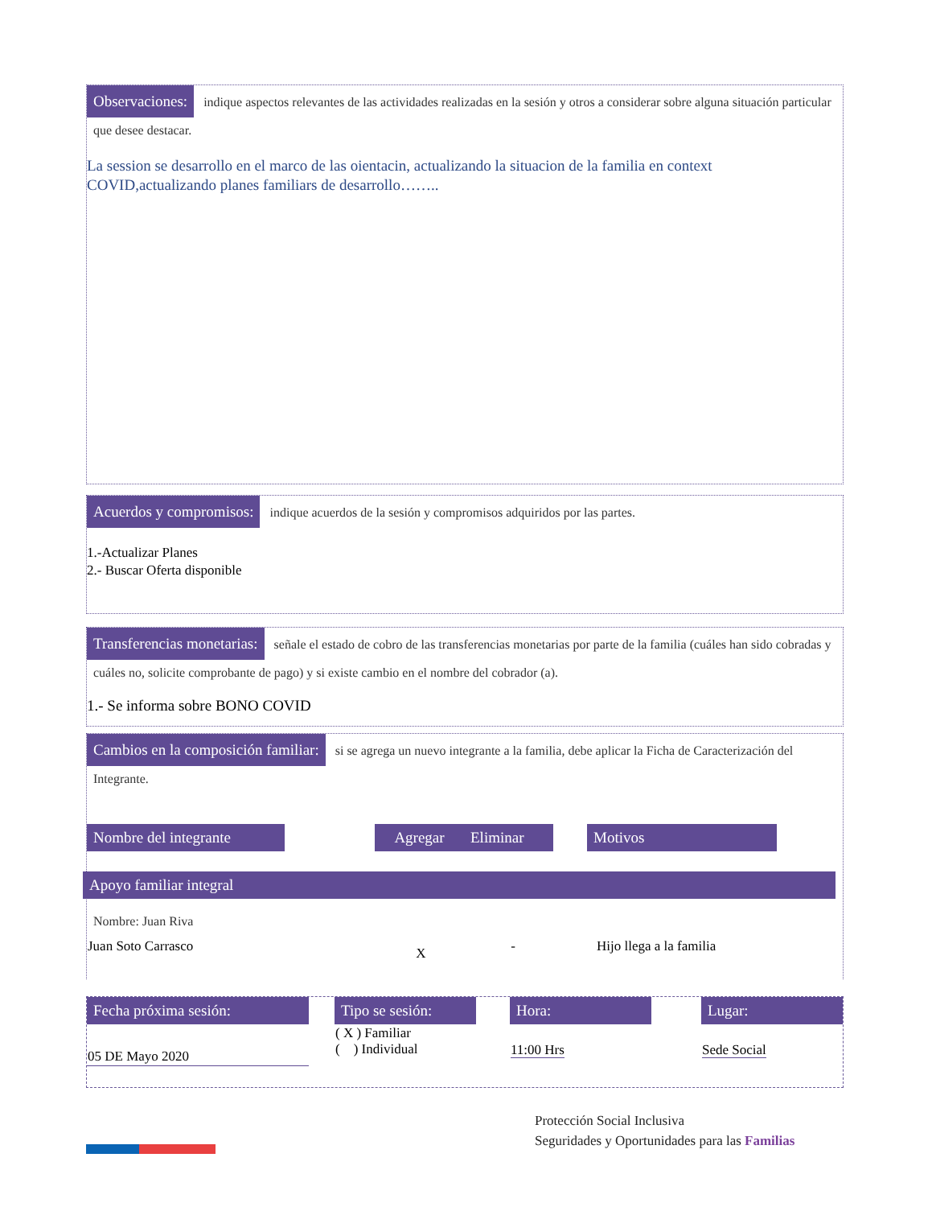Observaciones: indique aspectos relevantes de las actividades realizadas en la sesión y otros a considerar sobre alguna situación particular que desee destacar.
La session se desarrollo en el marco de las oientacin, actualizando la situacion de la familia en context COVID,actualizando planes familiars de desarrollo……..
Acuerdos y compromisos: indique acuerdos de la sesión y compromisos adquiridos por las partes.
1.-Actualizar Planes
2.- Buscar Oferta disponible
Transferencias monetarias: señale el estado de cobro de las transferencias monetarias por parte de la familia (cuáles han sido cobradas y cuáles no, solicite comprobante de pago) y si existe cambio en el nombre del cobrador (a).
1.- Se informa sobre BONO COVID
Cambios en la composición familiar: si se agrega un nuevo integrante a la familia, debe aplicar la Ficha de Caracterización del Integrante.
| Nombre del integrante | | Agregar | Eliminar | | Motivos | |
Apoyo familiar integral
Nombre: Juan Riva
| Juan Soto Carrasco | X | - | | Hijo llega a la familia |
| Fecha próxima sesión: | | Tipo se sesión: | | Hora: | | Lugar: |
| 05 DE Mayo 2020 | | ( X ) Familiar ( ) Individual | | 11:00 Hrs | | Sede Social |
Protección Social Inclusiva
Seguridades y Oportunidades para las Familias